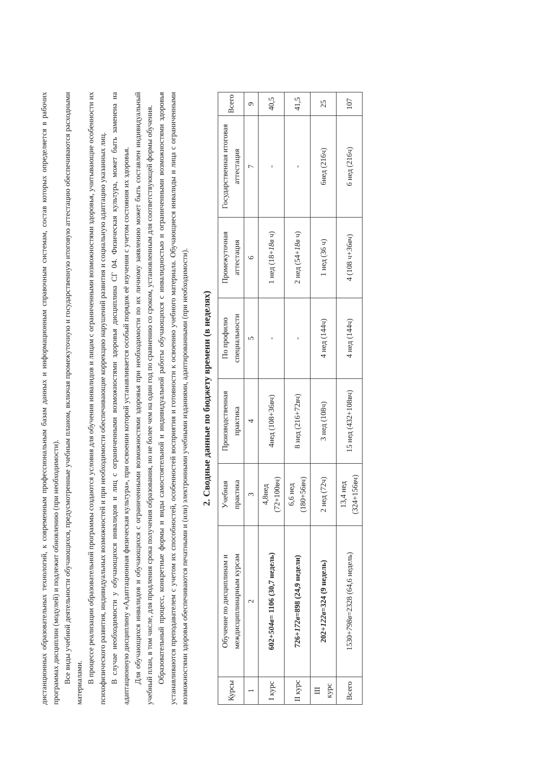дистанционных образовательных технологий, к современным профессиональным базам данных и информационным справочным системам, состав которых определяется в рабочих программах дисциплин (модулей) и подлежит обновлению (при необходимости).
Все виды учебной деятельности обучающихся, предусмотренные учебным планом, включая промежуточную и государственную итоговую аттестацию обеспечиваются расходными материалами.
В процессе реализации образовательной программы создаются условия для обучения инвалидов и лицам с ограниченными возможностями здоровья, учитывающие особенности их психофизического развития, индивидуальных возможностей и при необходимости обеспечивающие коррекцию нарушений развития и социальную адаптацию указанных лиц.
В случае необходимости у обучающихся инвалидов и лиц с ограниченными возможностями здоровья дисциплина СГ 04. Физическая культура, может быть заменена на адаптационную дисциплину «Адаптационная физическая культура», при освоении которой устанавливается особый порядок её изучения с учетом состояния их здоровья.
Для обучающихся инвалидов и обучающихся с ограниченными возможностями здоровья при необходимости по их личному заявлению может быть составлен индивидуальный учебный план, в том числе, для продления срока получения образования, но не более чем на один год по сравнению со сроком, установленным для соответствующей формы обучения.
Образовательный процесс, конкретные формы и виды самостоятельной и индивидуальной работы обучающихся с инвалидностью и ограниченными возможностями здоровья устанавливаются преподавателем с учетом их способностей, особенностей восприятия и готовности к освоению учебного материала. Обучающиеся инвалиды и лица с ограниченными возможностями здоровья обеспечиваются печатными и (или) электронными учебными изданиями, адаптированными (при необходимости).
2. Сводные данные по бюджету времени (в неделях)
| Курсы | Обучение по дисциплинам и междисциплинарным курсам | Учебная практика | Производственная практика | По профилю специальности | Промежуточная аттестация | Государственная итоговая аттестация | Всего |
| --- | --- | --- | --- | --- | --- | --- | --- |
| 1 | 2 | 3 | 4 | 5 | 6 | 7 | 9 |
| I курс | 602+ 504в = 1106 (30,7 недель) | 4,8нед (72+100вч) | 4нед (108+36вч) | - | 1 нед (18+ 18в ч) | - | 40,5 |
| II курс | 726+ 172в =898 (24,9 недели) | 6,6 нед (180+56вч) | 8 нед (216+72вч) | - | 2 нед (54+ 18в ч) | - | 41,5 |
| III курс | 202+ 122в =324 (9 недель) | 2 нед (72ч) | 3 нед (108ч) | 4 нед (144ч) | 1 нед (36 ч) | 6нед (216ч) | 25 |
| Всего | 1530+ 798в =2328 (64,6 недель) | 13,4 нед (324+156вч) | 15 нед (432+108вч) | 4 нед (144ч) | 4 (108 ч+ 36вч ) | 6 нед (216ч) | 107 |